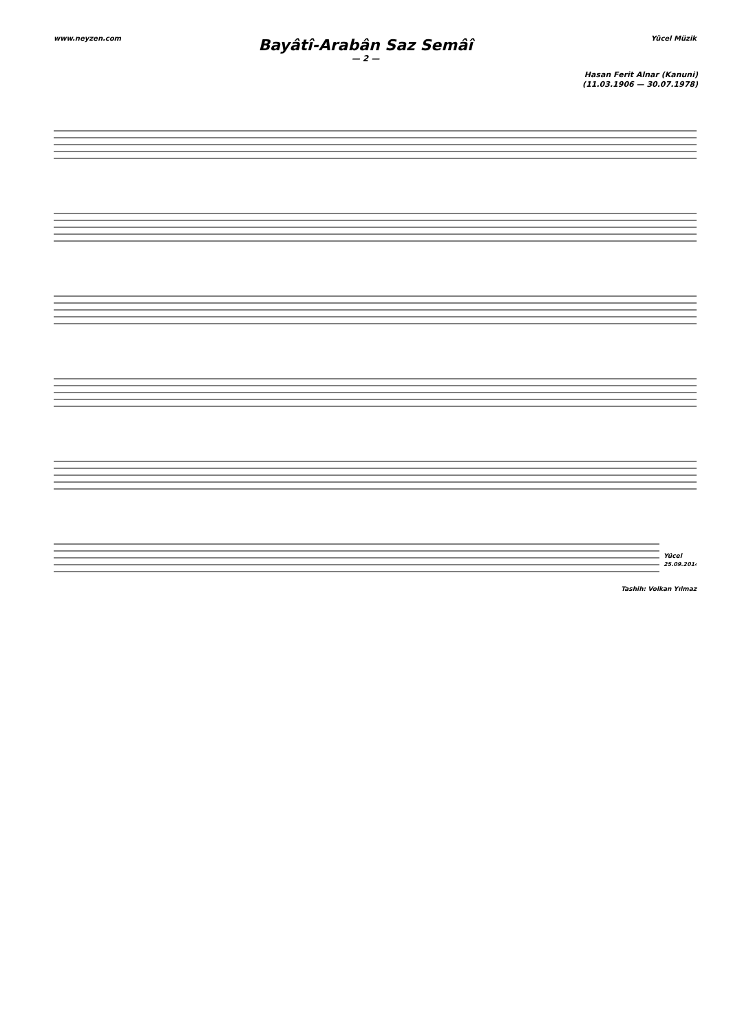www.neyzen.com Yücel Müzik
Bayâtî-Arabân Saz Semâî
— 2 —
Hasan Ferit Alnar (Kanuni)
(11.03.1906 — 30.07.1978)
Yücel
25.09.2014
Tashih: Volkan Yılmaz